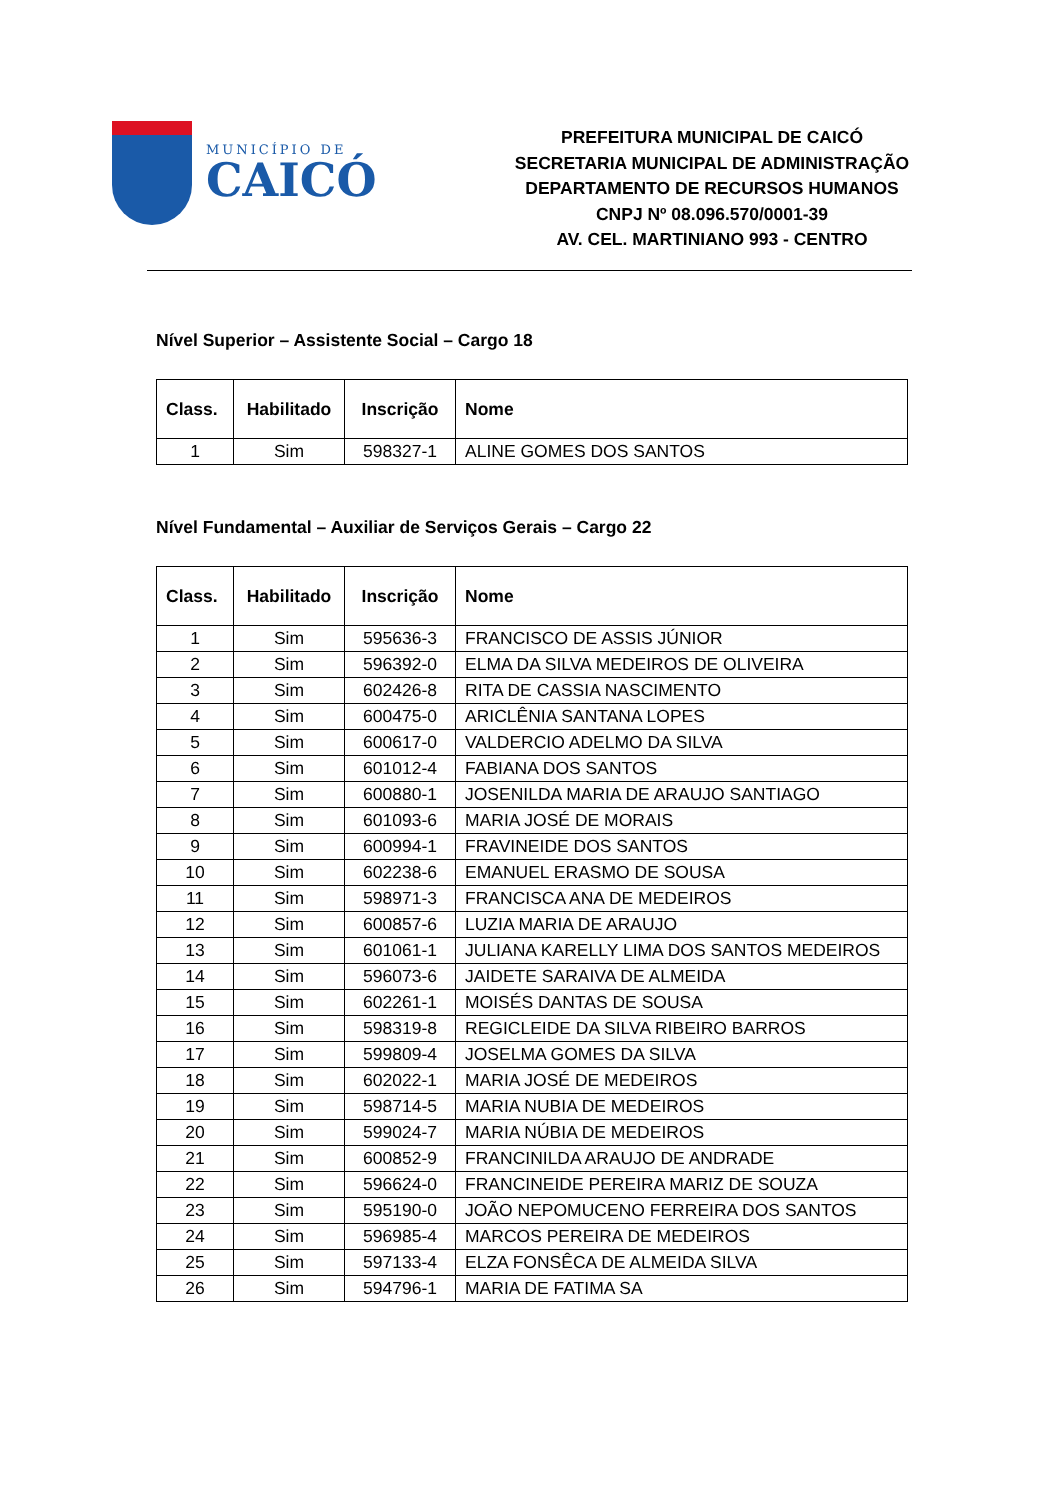MUNICÍPIO DE
CAICÓ
PREFEITURA MUNICIPAL DE CAICÓ
SECRETARIA MUNICIPAL DE ADMINISTRAÇÃO
DEPARTAMENTO DE RECURSOS HUMANOS
CNPJ Nº 08.096.570/0001-39
AV. CEL. MARTINIANO 993 - CENTRO
Nível Superior – Assistente Social – Cargo 18
| Class. | Habilitado | Inscrição | Nome |
| --- | --- | --- | --- |
| 1 | Sim | 598327-1 | ALINE GOMES DOS SANTOS |
Nível Fundamental – Auxiliar de Serviços Gerais – Cargo 22
| Class. | Habilitado | Inscrição | Nome |
| --- | --- | --- | --- |
| 1 | Sim | 595636-3 | FRANCISCO DE ASSIS JÚNIOR |
| 2 | Sim | 596392-0 | ELMA DA SILVA MEDEIROS DE OLIVEIRA |
| 3 | Sim | 602426-8 | RITA DE CASSIA NASCIMENTO |
| 4 | Sim | 600475-0 | ARICLÊNIA SANTANA LOPES |
| 5 | Sim | 600617-0 | VALDERCIO ADELMO DA SILVA |
| 6 | Sim | 601012-4 | FABIANA DOS SANTOS |
| 7 | Sim | 600880-1 | JOSENILDA MARIA DE ARAUJO SANTIAGO |
| 8 | Sim | 601093-6 | MARIA JOSÉ DE MORAIS |
| 9 | Sim | 600994-1 | FRAVINEIDE DOS SANTOS |
| 10 | Sim | 602238-6 | EMANUEL ERASMO DE SOUSA |
| 11 | Sim | 598971-3 | FRANCISCA ANA DE MEDEIROS |
| 12 | Sim | 600857-6 | LUZIA MARIA DE ARAUJO |
| 13 | Sim | 601061-1 | JULIANA KARELLY LIMA DOS SANTOS MEDEIROS |
| 14 | Sim | 596073-6 | JAIDETE SARAIVA DE ALMEIDA |
| 15 | Sim | 602261-1 | MOISÉS DANTAS DE SOUSA |
| 16 | Sim | 598319-8 | REGICLEIDE DA SILVA RIBEIRO BARROS |
| 17 | Sim | 599809-4 | JOSELMA GOMES DA SILVA |
| 18 | Sim | 602022-1 | MARIA JOSÉ DE MEDEIROS |
| 19 | Sim | 598714-5 | MARIA NUBIA DE MEDEIROS |
| 20 | Sim | 599024-7 | MARIA NÚBIA DE MEDEIROS |
| 21 | Sim | 600852-9 | FRANCINILDA ARAUJO DE ANDRADE |
| 22 | Sim | 596624-0 | FRANCINEIDE PEREIRA MARIZ DE SOUZA |
| 23 | Sim | 595190-0 | JOÃO NEPOMUCENO FERREIRA DOS SANTOS |
| 24 | Sim | 596985-4 | MARCOS PEREIRA DE MEDEIROS |
| 25 | Sim | 597133-4 | ELZA FONSÊCA DE ALMEIDA SILVA |
| 26 | Sim | 594796-1 | MARIA DE FATIMA SA |